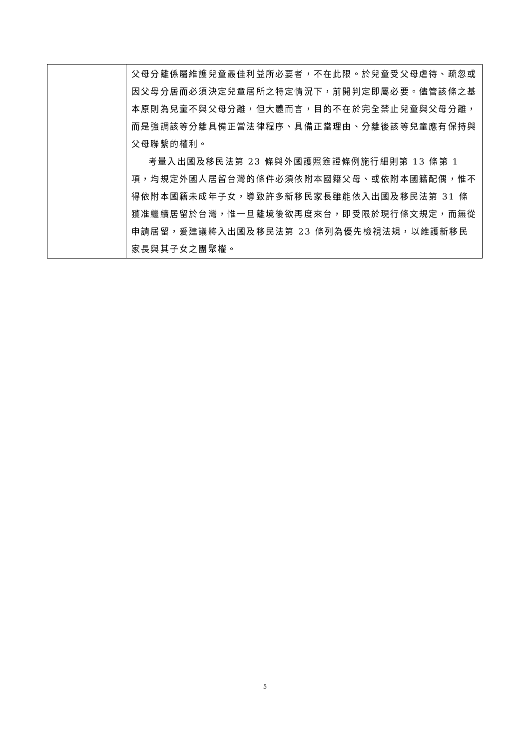| | 父母分離係屬維護兒童最佳利益所必要者，不在此限。於兒童受父母虐待、疏忽或因父母分居而必須決定兒童居所之特定情況下，前開判定即屬必要。儘管該條之基本原則為兒童不與父母分離，但大體而言，目的不在於完全禁止兒童與父母分離，而是強調該等分離具備正當法律程序、具備正當理由、分離後該等兒童應有保持與父母聯繫的權利。 考量入出國及移民法第 23 條與外國護照簽證條例施行細則第 13 條第 1 項，均規定外國人居留台灣的條件必須依附本國籍父母、或依附本國籍配偶，惟不得依附本國籍未成年子女，導致許多新移民家長雖能依入出國及移民法第 31 條獲准繼續居留於台灣，惟一旦離境後欲再度來台，即受限於現行條文規定，而無從申請居留，爰建議將入出國及移民法第 23 條列為優先檢視法規，以維護新移民家長與其子女之團聚權。 |
5